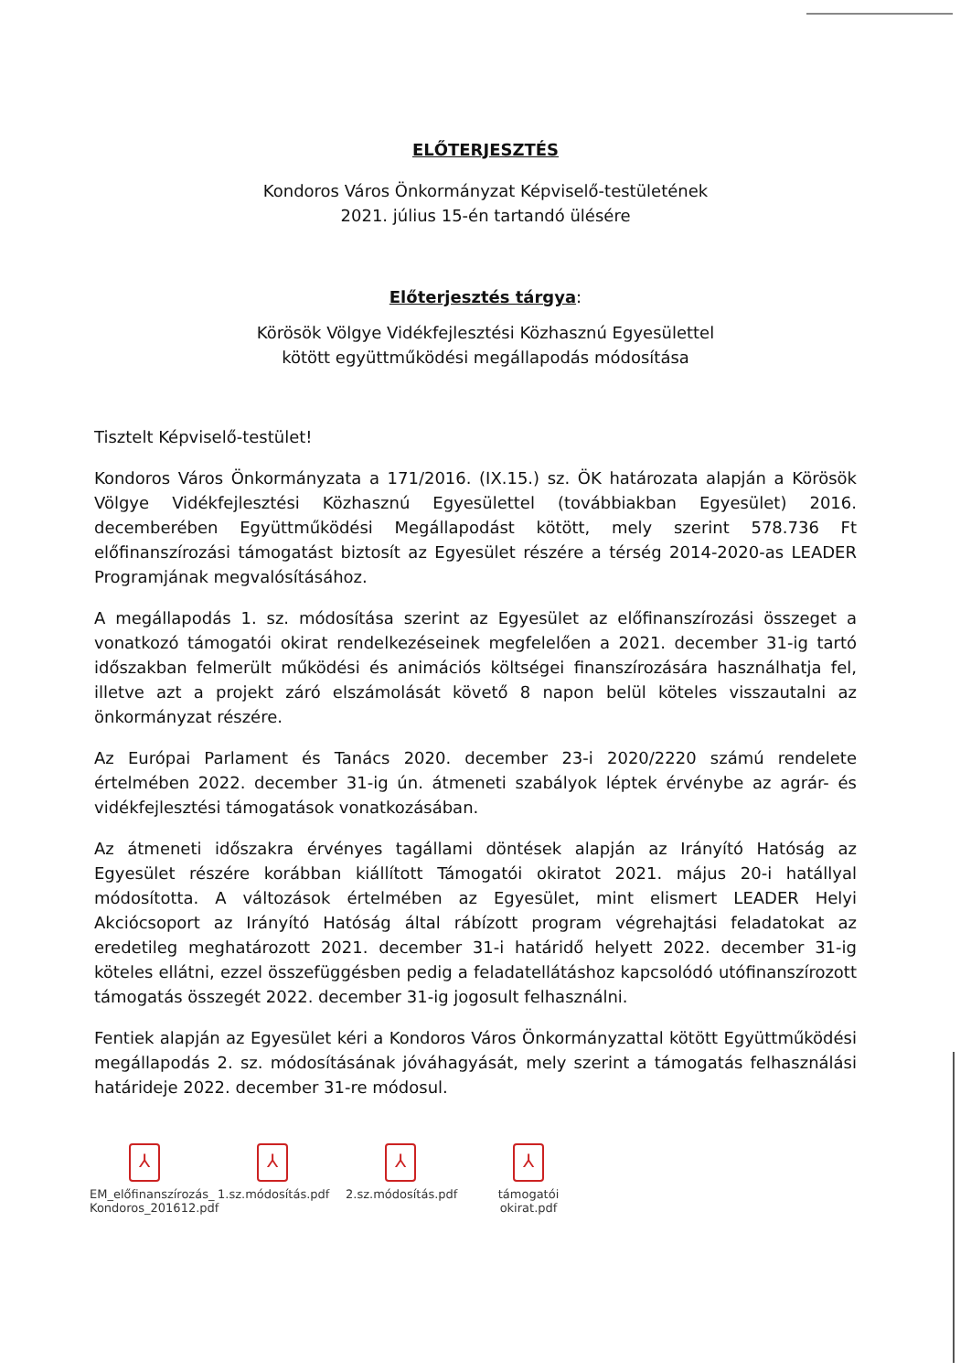ELŐTERJESZTÉS
Kondoros Város Önkormányzat Képviselő-testületének
2021. július 15-én tartandó ülésére
Előterjesztés tárgya:
Körösök Völgye Vidékfejlesztési Közhasznú Egyesülettel
kötött együttműködési megállapodás módosítása
Tisztelt Képviselő-testület!
Kondoros Város Önkormányzata a 171/2016. (IX.15.) sz. ÖK határozata alapján a Körösök Völgye Vidékfejlesztési Közhasznú Egyesülettel (továbbiakban Egyesület) 2016. decemberében Együttműködési Megállapodást kötött, mely szerint 578.736 Ft előfinanszírozási támogatást biztosít az Egyesület részére a térség 2014-2020-as LEADER Programjának megvalósításához.
A megállapodás 1. sz. módosítása szerint az Egyesület az előfinanszírozási összeget a vonatkozó támogatói okirat rendelkezéseinek megfelelően a 2021. december 31-ig tartó időszakban felmerült működési és animációs költségei finanszírozására használhatja fel, illetve azt a projekt záró elszámolását követő 8 napon belül köteles visszautalni az önkormányzat részére.
Az Európai Parlament és Tanács 2020. december 23-i 2020/2220 számú rendelete értelmében 2022. december 31-ig ún. átmeneti szabályok léptek érvénybe az agrár- és vidékfejlesztési támogatások vonatkozásában.
Az átmeneti időszakra érvényes tagállami döntések alapján az Irányító Hatóság az Egyesület részére korábban kiállított Támogatói okiratot 2021. május 20-i hatállyal módosította. A változások értelmében az Egyesület, mint elismert LEADER Helyi Akciócsoport az Irányító Hatóság által rábízott program végrehajtási feladatokat az eredetileg meghatározott 2021. december 31-i határidő helyett 2022. december 31-ig köteles ellátni, ezzel összefüggésben pedig a feladatellátáshoz kapcsolódó utófinanszírozott támogatás összegét 2022. december 31-ig jogosult felhasználni.
Fentiek alapján az Egyesület kéri a Kondoros Város Önkormányzattal kötött Együttműködési megállapodás 2. sz. módosításának jóváhagyását, mely szerint a támogatás felhasználási határideje 2022. december 31-re módosul.
⅄
EM_előfinanszírozás_ Kondoros_201612.pdf
⅄
1.sz.módosítás.pdf
⅄
2.sz.módosítás.pdf
⅄
támogatói okirat.pdf